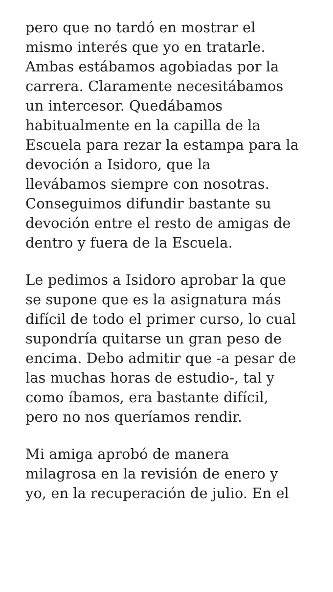pero que no tardó en mostrar el
mismo interés que yo en tratarle.
Ambas estábamos agobiadas por la
carrera. Claramente necesitábamos
un intercesor. Quedábamos
habitualmente en la capilla de la
Escuela para rezar la estampa para la
devoción a Isidoro, que la
llevábamos siempre con nosotras.
Conseguimos difundir bastante su
devoción entre el resto de amigas de
dentro y fuera de la Escuela.
Le pedimos a Isidoro aprobar la que
se supone que es la asignatura más
difícil de todo el primer curso, lo cual
supondría quitarse un gran peso de
encima. Debo admitir que -a pesar de
las muchas horas de estudio-, tal y
como íbamos, era bastante difícil,
pero no nos queríamos rendir.
Mi amiga aprobó de manera
milagrosa en la revisión de enero y
yo, en la recuperación de julio. En el